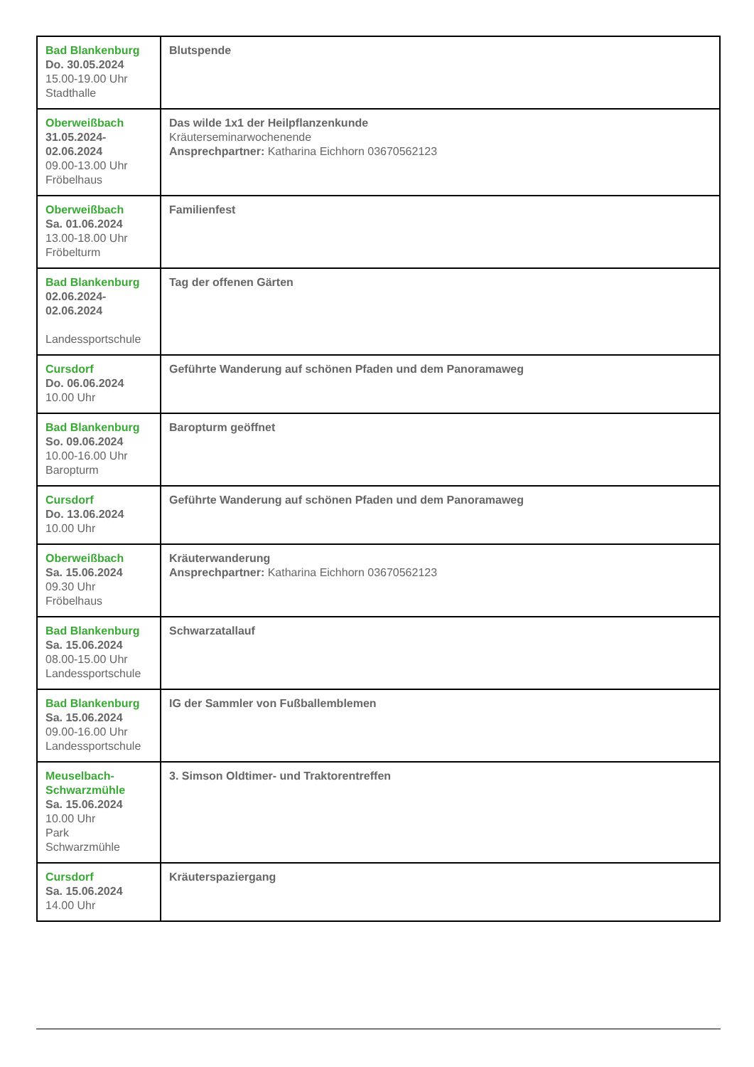| Bad Blankenburg Do. 30.05.2024 15.00-19.00 Uhr Stadthalle | Blutspende |
| Oberweißbach 31.05.2024- 02.06.2024 09.00-13.00 Uhr Fröbelhaus | Das wilde 1x1 der Heilpflanzenkunde Kräuterseminarwochenende Ansprechpartner: Katharina Eichhorn 03670562123 |
| Oberweißbach Sa. 01.06.2024 13.00-18.00 Uhr Fröbelturm | Familienfest |
| Bad Blankenburg 02.06.2024- 02.06.2024 Landessportschule | Tag der offenen Gärten |
| Cursdorf Do. 06.06.2024 10.00 Uhr | Geführte Wanderung auf schönen Pfaden und dem Panoramaweg |
| Bad Blankenburg So. 09.06.2024 10.00-16.00 Uhr Baropturm | Baropturm geöffnet |
| Cursdorf Do. 13.06.2024 10.00 Uhr | Geführte Wanderung auf schönen Pfaden und dem Panoramaweg |
| Oberweißbach Sa. 15.06.2024 09.30 Uhr Fröbelhaus | Kräuterwanderung Ansprechpartner: Katharina Eichhorn 03670562123 |
| Bad Blankenburg Sa. 15.06.2024 08.00-15.00 Uhr Landessportschule | Schwarzatallauf |
| Bad Blankenburg Sa. 15.06.2024 09.00-16.00 Uhr Landessportschule | IG der Sammler von Fußballemblemen |
| Meuselbach- Schwarzmühle Sa. 15.06.2024 10.00 Uhr Park Schwarzmühle | 3. Simson Oldtimer- und Traktorentreffen |
| Cursdorf Sa. 15.06.2024 14.00 Uhr | Kräuterspaziergang |